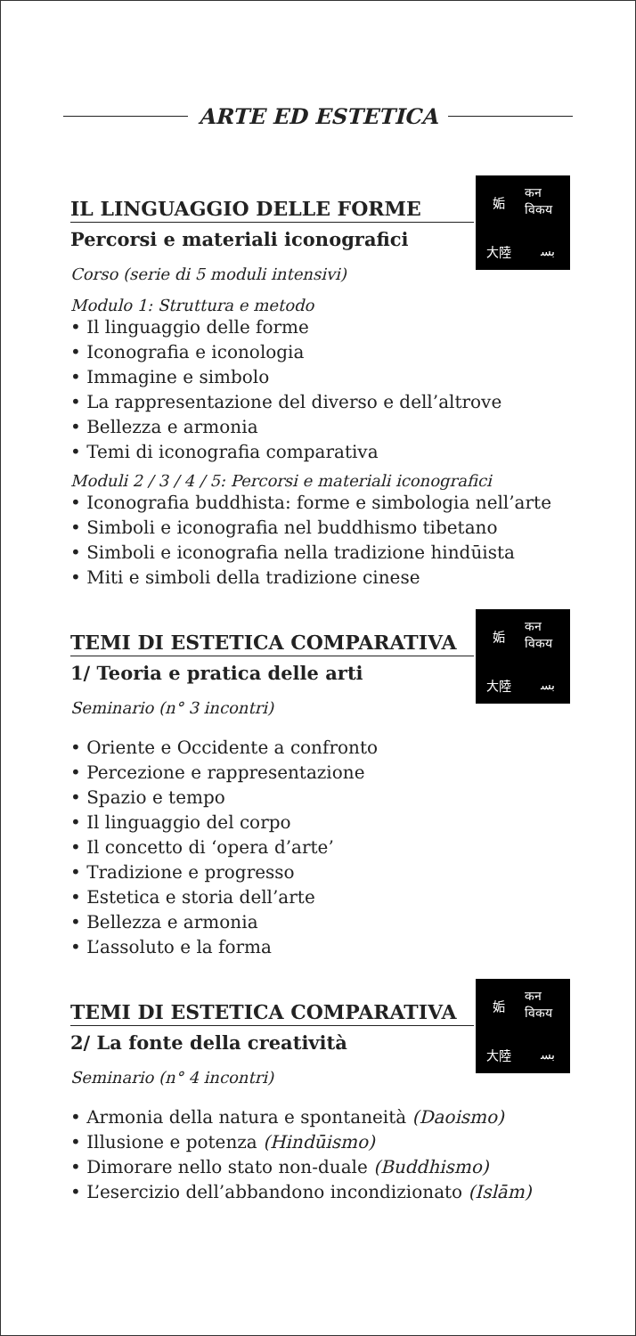ARTE ED ESTETICA
姤
कन विकय
大陸
ﺑﺴ
IL LINGUAGGIO DELLE FORME
Percorsi e materiali iconografici
Corso (serie di 5 moduli intensivi)
Modulo 1: Struttura e metodo
• Il linguaggio delle forme
• Iconografia e iconologia
• Immagine e simbolo
• La rappresentazione del diverso e dell’altrove
• Bellezza e armonia
• Temi di iconografia comparativa
Moduli 2 / 3 / 4 / 5: Percorsi e materiali iconografici
• Iconografia buddhista: forme e simbologia nell’arte
• Simboli e iconografia nel buddhismo tibetano
• Simboli e iconografia nella tradizione hindūista
• Miti e simboli della tradizione cinese
姤
कन विकय
大陸
ﺑﺴ
TEMI DI ESTETICA COMPARATIVA
1/ Teoria e pratica delle arti
Seminario (n° 3 incontri)
• Oriente e Occidente a confronto
• Percezione e rappresentazione
• Spazio e tempo
• Il linguaggio del corpo
• Il concetto di ‘opera d’arte’
• Tradizione e progresso
• Estetica e storia dell’arte
• Bellezza e armonia
• L’assoluto e la forma
姤
कन विकय
大陸
ﺑﺴ
TEMI DI ESTETICA COMPARATIVA
2/ La fonte della creatività
Seminario (n° 4 incontri)
• Armonia della natura e spontaneità (Daoismo)
• Illusione e potenza (Hindūismo)
• Dimorare nello stato non-duale (Buddhismo)
• L’esercizio dell’abbandono incondizionato (Islām)